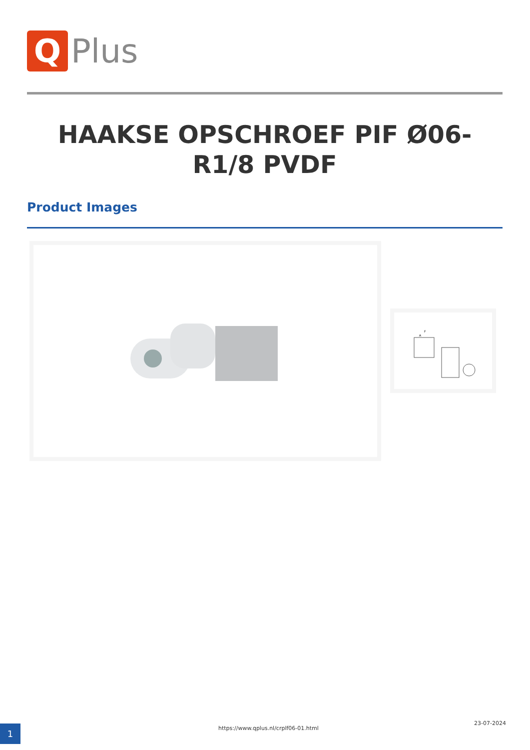Q
Plus
HAAKSE OPSCHROEF PIF Ø06-R1/8 PVDF
Product Images
F
A
1
https://www.qplus.nl/crplf06-01.html
23-07-2024